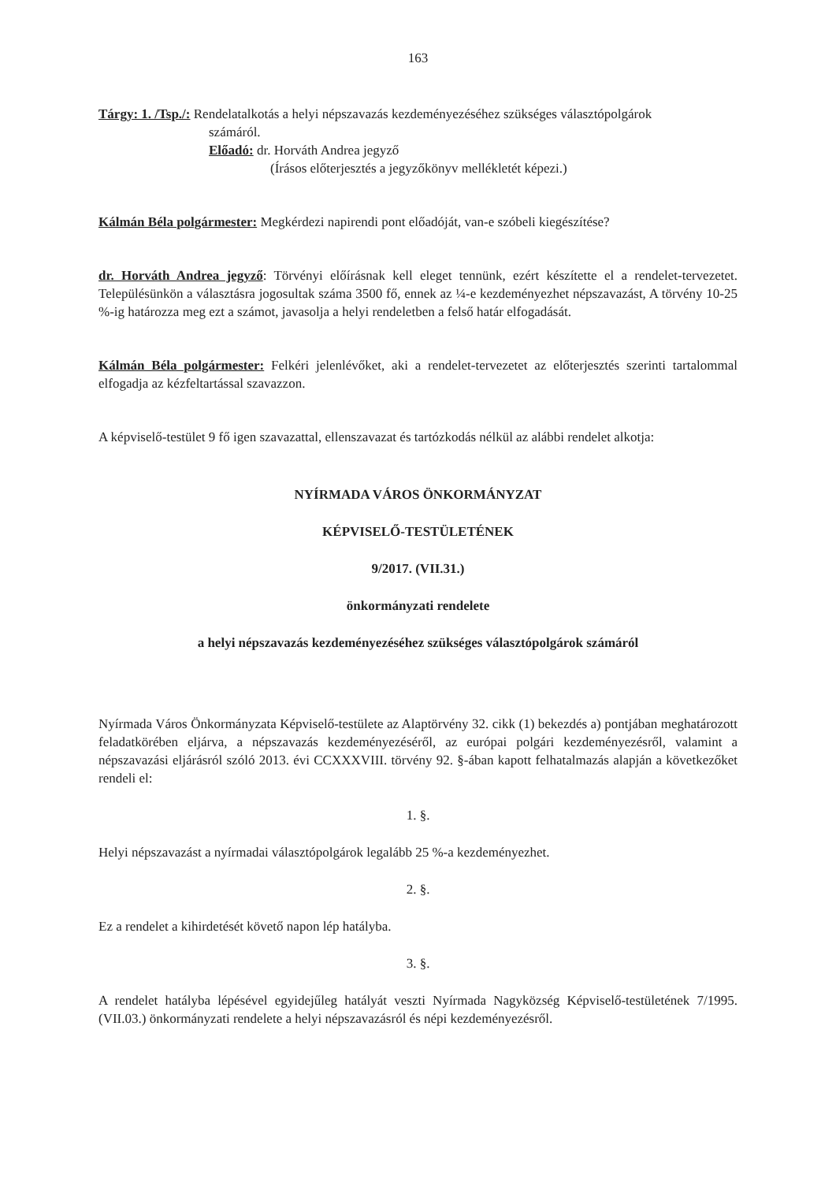163
Tárgy: 1. /Tsp./: Rendelatalkotás a helyi népszavazás kezdeményezéséhez szükséges választópolgárok
számáról.
Előadó: dr. Horváth Andrea jegyző
(Írásos előterjesztés a jegyzőkönyv mellékletét képezi.)
Kálmán Béla polgármester: Megkérdezi napirendi pont előadóját, van-e szóbeli kiegészítése?
dr. Horváth Andrea jegyző: Törvényi előírásnak kell eleget tennünk, ezért készítette el a rendelet-tervezetet. Településünkön a választásra jogosultak száma 3500 fő, ennek az ¼-e kezdeményezhet népszavazást, A törvény 10-25 %-ig határozza meg ezt a számot, javasolja a helyi rendeletben a felső határ elfogadását.
Kálmán Béla polgármester: Felkéri jelenlévőket, aki a rendelet-tervezetet az előterjesztés szerinti tartalommal elfogadja az kézfeltartással szavazzon.
A képviselő-testület 9 fő igen szavazattal, ellenszavazat és tartózkodás nélkül az alábbi rendelet alkotja:
NYÍRMADA VÁROS ÖNKORMÁNYZAT
KÉPVISELŐ-TESTÜLETÉNEK
9/2017. (VII.31.)
önkormányzati rendelete
a helyi népszavazás kezdeményezéséhez szükséges választópolgárok számáról
Nyírmada Város Önkormányzata Képviselő-testülete az Alaptörvény 32. cikk (1) bekezdés a) pontjában meghatározott feladatkörében eljárva, a népszavazás kezdeményezéséről, az európai polgári kezdeményezésről, valamint a népszavazási eljárásról szóló 2013. évi CCXXXVIII. törvény 92. §-ában kapott felhatalmazás alapján a következőket rendeli el:
1. §.
Helyi népszavazást a nyírmadai választópolgárok legalább 25 %-a kezdeményezhet.
2. §.
Ez a rendelet a kihirdetését követő napon lép hatályba.
3. §.
A rendelet hatályba lépésével egyidejűleg hatályát veszti Nyírmada Nagyközség Képviselő-testületének 7/1995. (VII.03.) önkormányzati rendelete a helyi népszavazásról és népi kezdeményezésről.